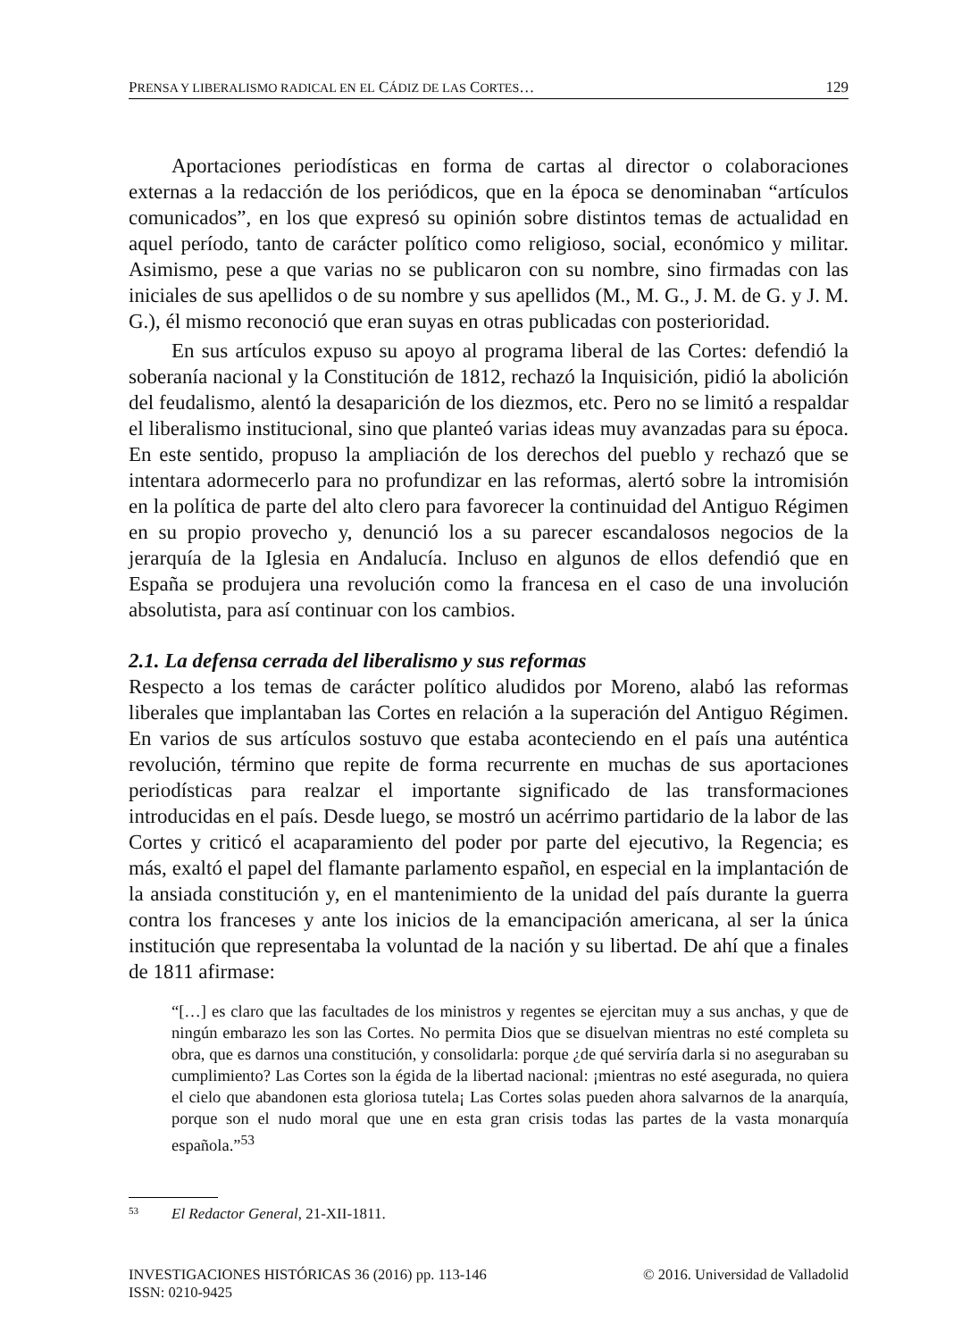PRENSA Y LIBERALISMO RADICAL EN EL CÁDIZ DE LAS CORTES… 129
Aportaciones periodísticas en forma de cartas al director o colaboraciones externas a la redacción de los periódicos, que en la época se denominaban “artículos comunicados”, en los que expresó su opinión sobre distintos temas de actualidad en aquel período, tanto de carácter político como religioso, social, económico y militar. Asimismo, pese a que varias no se publicaron con su nombre, sino firmadas con las iniciales de sus apellidos o de su nombre y sus apellidos (M., M. G., J. M. de G. y J. M. G.), él mismo reconoció que eran suyas en otras publicadas con posterioridad.
En sus artículos expuso su apoyo al programa liberal de las Cortes: defendió la soberanía nacional y la Constitución de 1812, rechazó la Inquisición, pidió la abolición del feudalismo, alentó la desaparición de los diezmos, etc. Pero no se limitó a respaldar el liberalismo institucional, sino que planteó varias ideas muy avanzadas para su época. En este sentido, propuso la ampliación de los derechos del pueblo y rechazó que se intentara adormecerlo para no profundizar en las reformas, alertó sobre la intromisión en la política de parte del alto clero para favorecer la continuidad del Antiguo Régimen en su propio provecho y, denunció los a su parecer escandalosos negocios de la jerarquía de la Iglesia en Andalucía. Incluso en algunos de ellos defendió que en España se produjera una revolución como la francesa en el caso de una involución absolutista, para así continuar con los cambios.
2.1. La defensa cerrada del liberalismo y sus reformas
Respecto a los temas de carácter político aludidos por Moreno, alabó las reformas liberales que implantaban las Cortes en relación a la superación del Antiguo Régimen. En varios de sus artículos sostuvo que estaba aconteciendo en el país una auténtica revolución, término que repite de forma recurrente en muchas de sus aportaciones periodísticas para realzar el importante significado de las transformaciones introducidas en el país. Desde luego, se mostró un acérrimo partidario de la labor de las Cortes y criticó el acaparamiento del poder por parte del ejecutivo, la Regencia; es más, exaltó el papel del flamante parlamento español, en especial en la implantación de la ansiada constitución y, en el mantenimiento de la unidad del país durante la guerra contra los franceses y ante los inicios de la emancipación americana, al ser la única institución que representaba la voluntad de la nación y su libertad. De ahí que a finales de 1811 afirmase:
“[…] es claro que las facultades de los ministros y regentes se ejercitan muy a sus anchas, y que de ningún embarazo les son las Cortes. No permita Dios que se disuelvan mientras no esté completa su obra, que es darnos una constitución, y consolidarla: porque ¿de qué serviría darla si no aseguraban su cumplimiento? Las Cortes son la égida de la libertad nacional: ¡mientras no esté asegurada, no quiera el cielo que abandonen esta gloriosa tutela¡ Las Cortes solas pueden ahora salvarnos de la anarquía, porque son el nudo moral que une en esta gran crisis todas las partes de la vasta monarquía española.”<sup>53</sup>
<sup>53</sup> El Redactor General, 21-XII-1811.
INVESTIGACIONES HISTÓRICAS 36 (2016) pp. 113-146
ISSN: 0210-9425 © 2016. Universidad de Valladolid